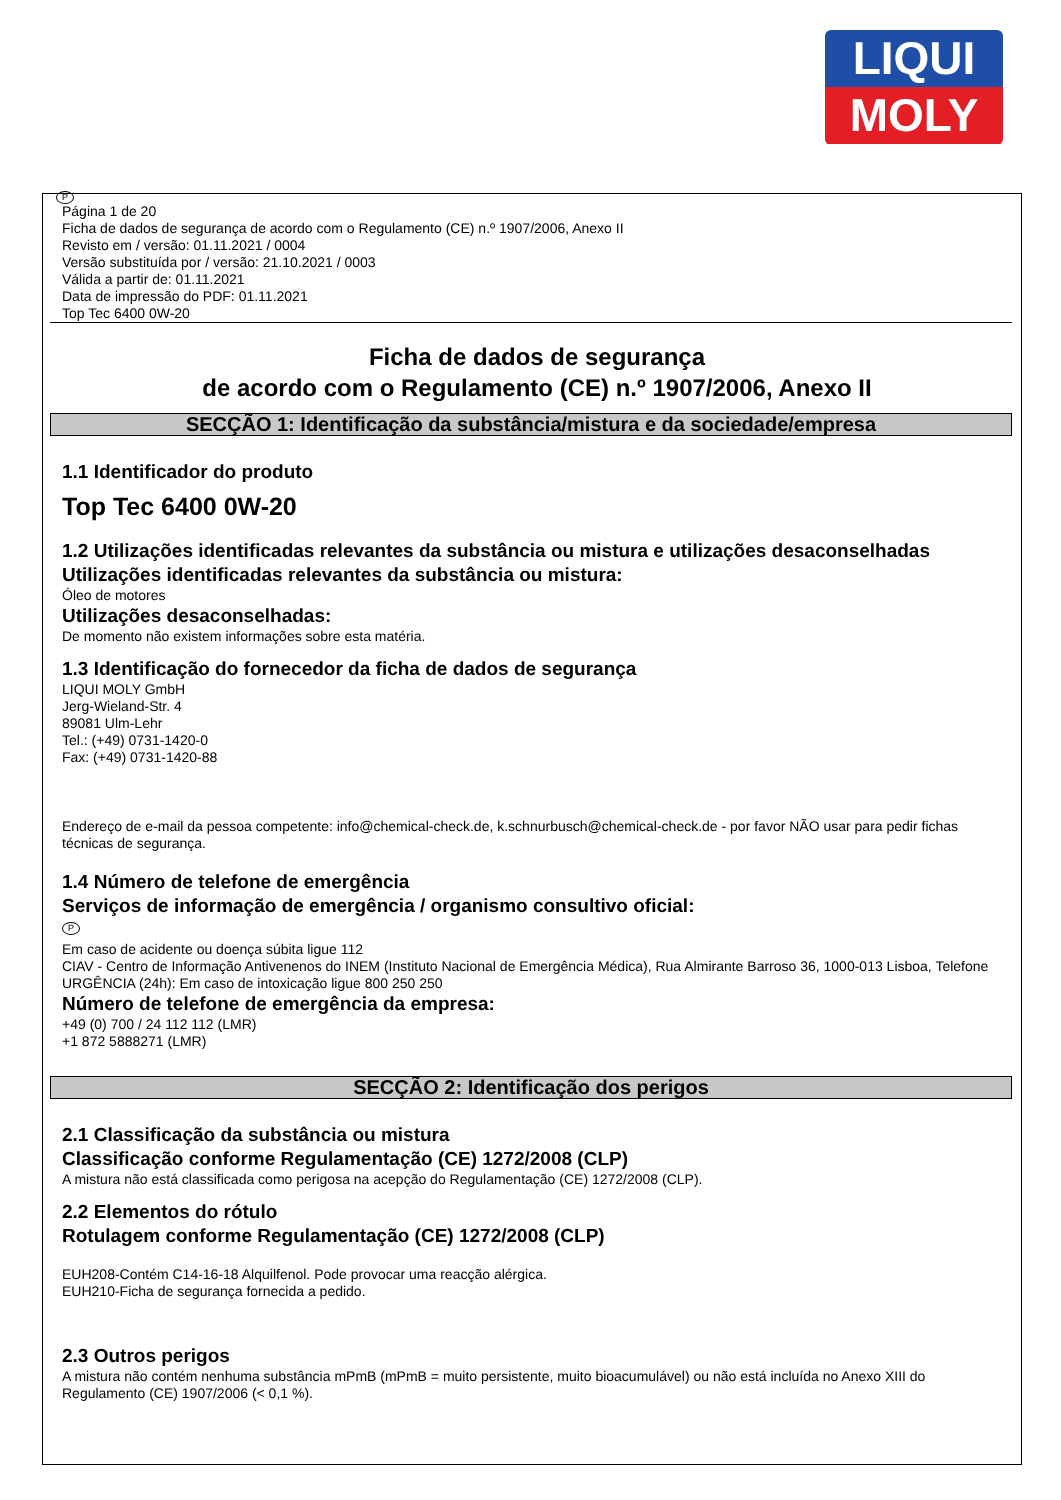LIQUI
MOLY
P
Página 1 de 20
Ficha de dados de segurança de acordo com o Regulamento (CE) n.º 1907/2006, Anexo II
Revisto em / versão: 01.11.2021 / 0004
Versão substituída por / versão: 21.10.2021 / 0003
Válida a partir de: 01.11.2021
Data de impressão do PDF: 01.11.2021
Top Tec 6400 0W-20
Ficha de dados de segurança
de acordo com o Regulamento (CE) n.º 1907/2006, Anexo II
SECÇÃO 1: Identificação da substância/mistura e da sociedade/empresa
1.1 Identificador do produto
Top Tec 6400 0W-20
1.2 Utilizações identificadas relevantes da substância ou mistura e utilizações desaconselhadas
Utilizações identificadas relevantes da substância ou mistura:
Óleo de motores
Utilizações desaconselhadas:
De momento não existem informações sobre esta matéria.
1.3 Identificação do fornecedor da ficha de dados de segurança
LIQUI MOLY GmbH
Jerg-Wieland-Str. 4
89081 Ulm-Lehr
Tel.: (+49) 0731-1420-0
Fax: (+49) 0731-1420-88
Endereço de e-mail da pessoa competente: info@chemical-check.de, k.schnurbusch@chemical-check.de - por favor NÃO usar para pedir fichas técnicas de segurança.
1.4 Número de telefone de emergência
Serviços de informação de emergência / organismo consultivo oficial:
P
Em caso de acidente ou doença súbita ligue 112
CIAV - Centro de Informação Antivenenos do INEM (Instituto Nacional de Emergência Médica), Rua Almirante Barroso 36, 1000-013 Lisboa, Telefone URGÊNCIA (24h): Em caso de intoxicação ligue 800 250 250
Número de telefone de emergência da empresa:
+49 (0) 700 / 24 112 112 (LMR)
+1 872 5888271 (LMR)
SECÇÃO 2: Identificação dos perigos
2.1 Classificação da substância ou mistura
Classificação conforme Regulamentação (CE) 1272/2008 (CLP)
A mistura não está classificada como perigosa na acepção do Regulamentação (CE) 1272/2008 (CLP).
2.2 Elementos do rótulo
Rotulagem conforme Regulamentação (CE) 1272/2008 (CLP)
EUH208-Contém C14-16-18 Alquilfenol. Pode provocar uma reacção alérgica.
EUH210-Ficha de segurança fornecida a pedido.
2.3 Outros perigos
A mistura não contém nenhuma substância mPmB (mPmB = muito persistente, muito bioacumulável) ou não está incluída no Anexo XIII do Regulamento (CE) 1907/2006 (< 0,1 %).